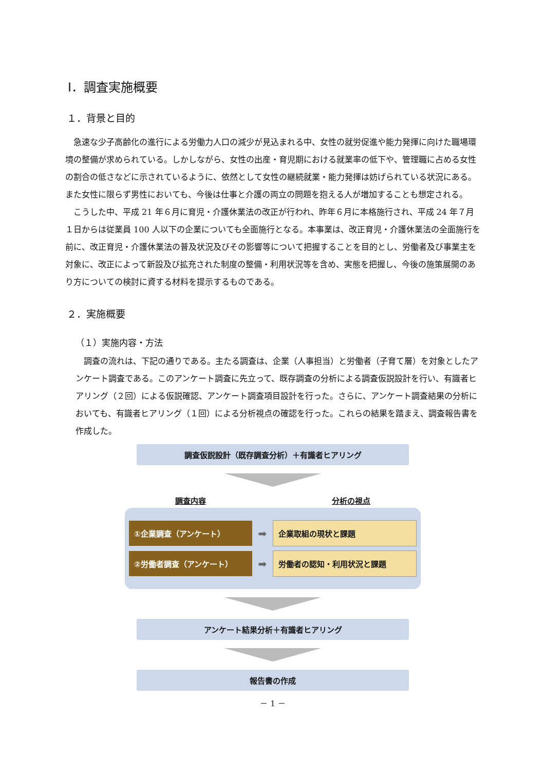Ⅰ．調査実施概要
１．背景と目的
急速な少子高齢化の進行による労働力人口の減少が見込まれる中、女性の就労促進や能力発揮に向けた職場環境の整備が求められている。しかしながら、女性の出産・育児期における就業率の低下や、管理職に占める女性の割合の低さなどに示されているように、依然として女性の継続就業・能力発揮は妨げられている状況にある。また女性に限らず男性においても、今後は仕事と介護の両立の問題を抱える人が増加することも想定される。
こうした中、平成 21 年６月に育児・介護休業法の改正が行われ、昨年６月に本格施行され、平成 24 年７月１日からは従業員 100 人以下の企業についても全面施行となる。本事業は、改正育児・介護休業法の全面施行を前に、改正育児・介護休業法の普及状況及びその影響等について把握することを目的とし、労働者及び事業主を対象に、改正によって新設及び拡充された制度の整備・利用状況等を含め、実態を把握し、今後の施策展開のあり方についての検討に資する材料を提示するものである。
２．実施概要
（１）実施内容・方法
調査の流れは、下記の通りである。主たる調査は、企業（人事担当）と労働者（子育て層）を対象としたアンケート調査である。このアンケート調査に先立って、既存調査の分析による調査仮説設計を行い、有識者ヒアリング（２回）による仮説確認、アンケート調査項目設計を行った。さらに、アンケート調査結果の分析においても、有識者ヒアリング（１回）による分析視点の確認を行った。これらの結果を踏まえ、調査報告書を作成した。
調査仮説設計（既存調査分析）＋有識者ヒアリング
調査内容 分析の視点
①企業調査（アンケート）
➡
企業取組の現状と課題
②労働者調査（アンケート）
➡
労働者の認知・利用状況と課題
アンケート結果分析＋有識者ヒアリング
報告書の作成
－ 1 －